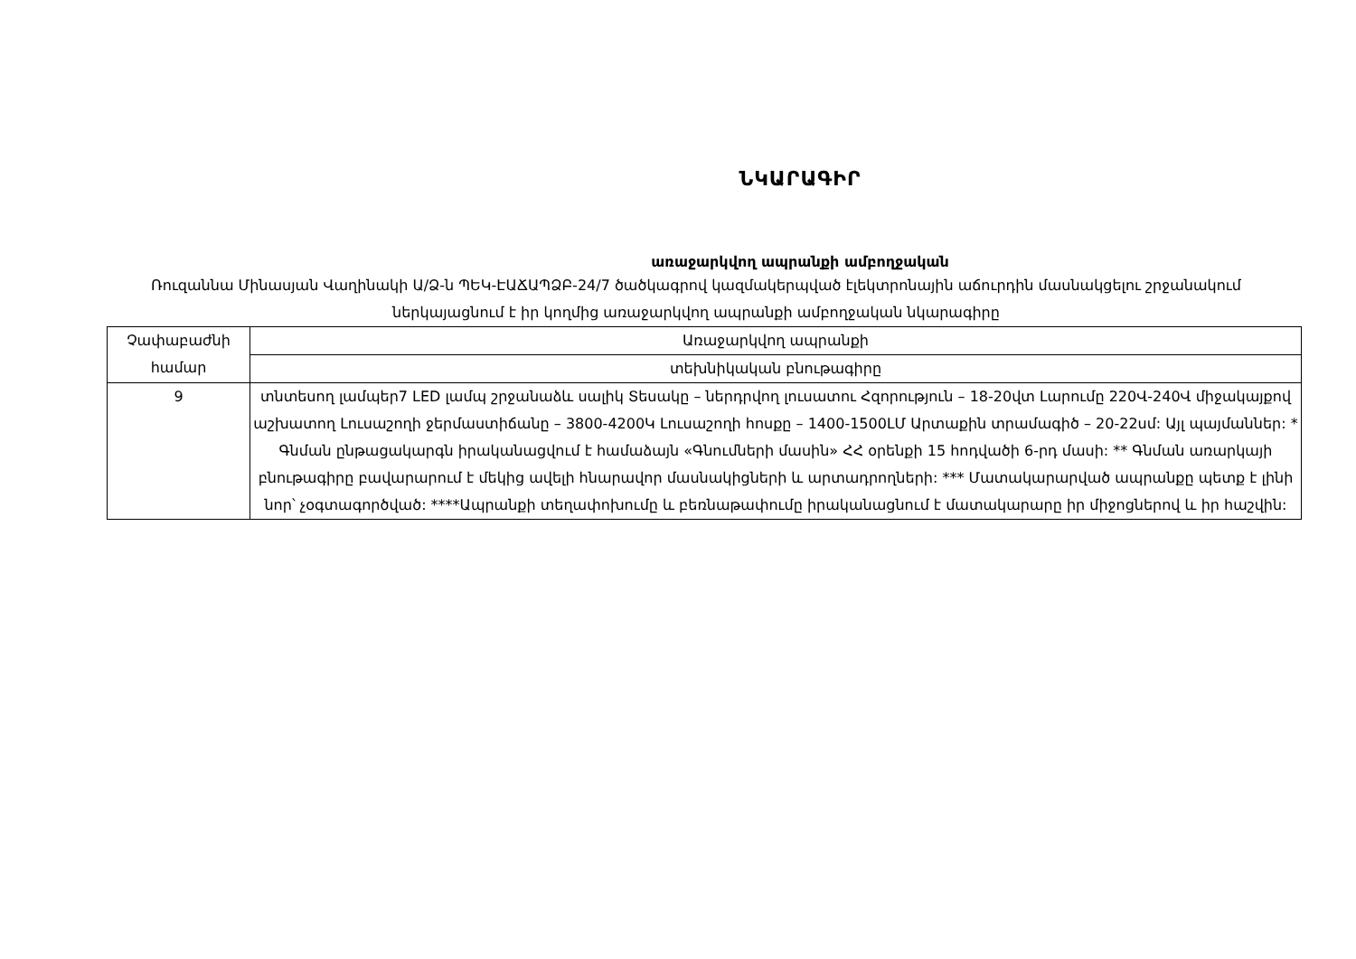ՆԿԱՐԱԳԻՐ
առաջարկվող ապրանքի ամբողջական
Ռուզաննա Մինասյան Վաղինակի Ա/Ձ-ն ՊԵԿ-ԷԱՃԱՊՁԲ-24/7 ծածկագրով կազմակերպված էլեկտրոնային աճուրդին մասնակցելու շրջանակում ներկայացնում է իր կողմից առաջարկվող ապրանքի ամբողջական նկարագիրը
| Չափաբաժնի համար | Առաջարկվող ապրանքի |
| --- | --- |
| | տեխնիկական բնութագիրը |
| 9 | տնտեսող լամպեր7 LED լամպ շրջանաձև սալիկ Տեսակը – ներդրվող լուսատու Հզորություն – 18-20վտ Լարումը 220Վ-240Վ միջակայքով աշխատող Լուսաշողի ջերմաստիճանը – 3800-4200Կ Լուսաշողի հոսքը – 1400-1500ԼՄ Արտաքին տրամագիծ – 20-22սմ: Այլ պայմաններ: * Գնման ընթացակարգն իրականացվում է համաձայն «Գնումների մասին» ՀՀ օրենքի 15 հոդվածի 6-րդ մասի: ** Գնման առարկայի բնութագիրը բավարարում է մեկից ավելի հնարավոր մասնակիցների և արտադրողների: *** Մատակարարված ապրանքը պետք է լինի նոր՝ չօգտագործված: ****Ապրանքի տեղափոխումը և բեռնաթափումը իրականացնում է մատակարարը իր միջոցներով և իր հաշվին: |